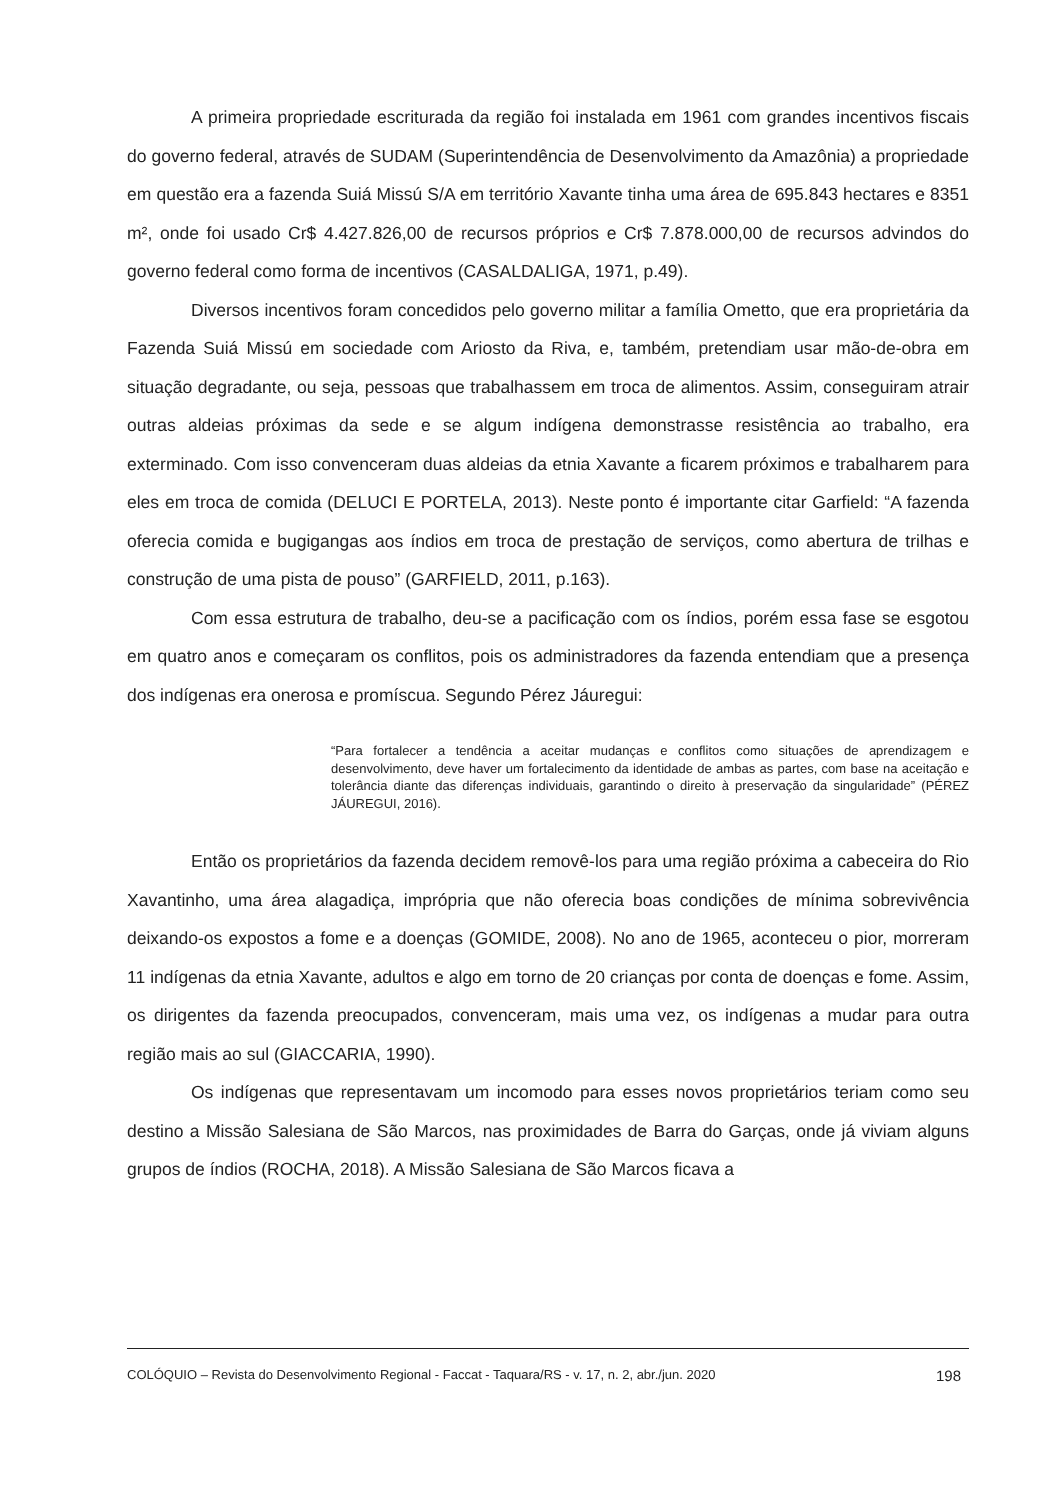A primeira propriedade escriturada da região foi instalada em 1961 com grandes incentivos fiscais do governo federal, através de SUDAM (Superintendência de Desenvolvimento da Amazônia) a propriedade em questão era a fazenda Suiá Missú S/A em território Xavante tinha uma área de 695.843 hectares e 8351 m², onde foi usado Cr$ 4.427.826,00 de recursos próprios e Cr$ 7.878.000,00 de recursos advindos do governo federal como forma de incentivos (CASALDALIGA, 1971, p.49).
Diversos incentivos foram concedidos pelo governo militar a família Ometto, que era proprietária da Fazenda Suiá Missú em sociedade com Ariosto da Riva, e, também, pretendiam usar mão-de-obra em situação degradante, ou seja, pessoas que trabalhassem em troca de alimentos. Assim, conseguiram atrair outras aldeias próximas da sede e se algum indígena demonstrasse resistência ao trabalho, era exterminado. Com isso convenceram duas aldeias da etnia Xavante a ficarem próximos e trabalharem para eles em troca de comida (DELUCI E PORTELA, 2013). Neste ponto é importante citar Garfield: “A fazenda oferecia comida e bugigangas aos índios em troca de prestação de serviços, como abertura de trilhas e construção de uma pista de pouso” (GARFIELD, 2011, p.163).
Com essa estrutura de trabalho, deu-se a pacificação com os índios, porém essa fase se esgotou em quatro anos e começaram os conflitos, pois os administradores da fazenda entendiam que a presença dos indígenas era onerosa e promíscua. Segundo Pérez Jáuregui:
“Para fortalecer a tendência a aceitar mudanças e conflitos como situações de aprendizagem e desenvolvimento, deve haver um fortalecimento da identidade de ambas as partes, com base na aceitação e tolerância diante das diferenças individuais, garantindo o direito à preservação da singularidade” (PÉREZ JÁUREGUI, 2016).
Então os proprietários da fazenda decidem removê-los para uma região próxima a cabeceira do Rio Xavantinho, uma área alagadiça, imprópria que não oferecia boas condições de mínima sobrevivência deixando-os expostos a fome e a doenças (GOMIDE, 2008). No ano de 1965, aconteceu o pior, morreram 11 indígenas da etnia Xavante, adultos e algo em torno de 20 crianças por conta de doenças e fome. Assim, os dirigentes da fazenda preocupados, convenceram, mais uma vez, os indígenas a mudar para outra região mais ao sul (GIACCARIA, 1990).
Os indígenas que representavam um incomodo para esses novos proprietários teriam como seu destino a Missão Salesiana de São Marcos, nas proximidades de Barra do Garças, onde já viviam alguns grupos de índios (ROCHA, 2018). A Missão Salesiana de São Marcos ficava a
COLÓQUIO – Revista do Desenvolvimento Regional - Faccat - Taquara/RS - v. 17, n. 2, abr./jun. 2020 198